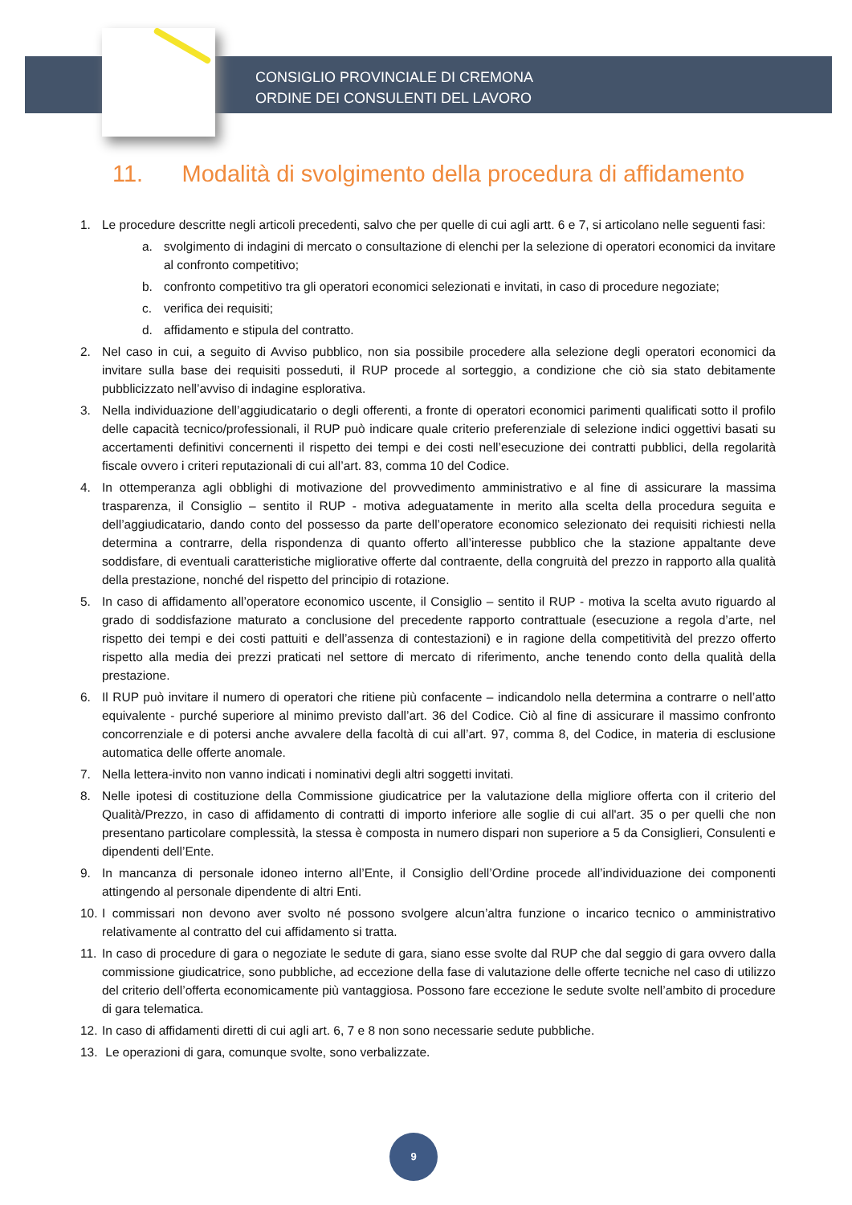CONSIGLIO PROVINCIALE DI CREMONA
ORDINE DEI CONSULENTI DEL LAVORO
11. Modalità di svolgimento della procedura di affidamento
1. Le procedure descritte negli articoli precedenti, salvo che per quelle di cui agli artt. 6 e 7, si articolano nelle seguenti fasi:
a. svolgimento di indagini di mercato o consultazione di elenchi per la selezione di operatori economici da invitare al confronto competitivo;
b. confronto competitivo tra gli operatori economici selezionati e invitati, in caso di procedure negoziate;
c. verifica dei requisiti;
d. affidamento e stipula del contratto.
2. Nel caso in cui, a seguito di Avviso pubblico, non sia possibile procedere alla selezione degli operatori economici da invitare sulla base dei requisiti posseduti, il RUP procede al sorteggio, a condizione che ciò sia stato debitamente pubblicizzato nell’avviso di indagine esplorativa.
3. Nella individuazione dell’aggiudicatario o degli offerenti, a fronte di operatori economici parimenti qualificati sotto il profilo delle capacità tecnico/professionali, il RUP può indicare quale criterio preferenziale di selezione indici oggettivi basati su accertamenti definitivi concernenti il rispetto dei tempi e dei costi nell’esecuzione dei contratti pubblici, della regolarità fiscale ovvero i criteri reputazionali di cui all’art. 83, comma 10 del Codice.
4. In ottemperanza agli obblighi di motivazione del provvedimento amministrativo e al fine di assicurare la massima trasparenza, il Consiglio – sentito il RUP - motiva adeguatamente in merito alla scelta della procedura seguita e dell’aggiudicatario, dando conto del possesso da parte dell’operatore economico selezionato dei requisiti richiesti nella determina a contrarre, della rispondenza di quanto offerto all’interesse pubblico che la stazione appaltante deve soddisfare, di eventuali caratteristiche migliorative offerte dal contraente, della congruità del prezzo in rapporto alla qualità della prestazione, nonché del rispetto del principio di rotazione.
5. In caso di affidamento all’operatore economico uscente, il Consiglio – sentito il RUP - motiva la scelta avuto riguardo al grado di soddisfazione maturato a conclusione del precedente rapporto contrattuale (esecuzione a regola d’arte, nel rispetto dei tempi e dei costi pattuiti e dell’assenza di contestazioni) e in ragione della competitività del prezzo offerto rispetto alla media dei prezzi praticati nel settore di mercato di riferimento, anche tenendo conto della qualità della prestazione.
6. Il RUP può invitare il numero di operatori che ritiene più confacente – indicandolo nella determina a contrarre o nell’atto equivalente - purché superiore al minimo previsto dall’art. 36 del Codice. Ciò al fine di assicurare il massimo confronto concorrenziale e di potersi anche avvalere della facoltà di cui all’art. 97, comma 8, del Codice, in materia di esclusione automatica delle offerte anomale.
7. Nella lettera-invito non vanno indicati i nominativi degli altri soggetti invitati.
8. Nelle ipotesi di costituzione della Commissione giudicatrice per la valutazione della migliore offerta con il criterio del Qualità/Prezzo, in caso di affidamento di contratti di importo inferiore alle soglie di cui all'art. 35 o per quelli che non presentano particolare complessità, la stessa è composta in numero dispari non superiore a 5 da Consiglieri, Consulenti e dipendenti dell’Ente.
9. In mancanza di personale idoneo interno all’Ente, il Consiglio dell’Ordine procede all’individuazione dei componenti attingendo al personale dipendente di altri Enti.
10. I commissari non devono aver svolto né possono svolgere alcun’altra funzione o incarico tecnico o amministrativo relativamente al contratto del cui affidamento si tratta.
11. In caso di procedure di gara o negoziate le sedute di gara, siano esse svolte dal RUP che dal seggio di gara ovvero dalla commissione giudicatrice, sono pubbliche, ad eccezione della fase di valutazione delle offerte tecniche nel caso di utilizzo del criterio dell’offerta economicamente più vantaggiosa. Possono fare eccezione le sedute svolte nell’ambito di procedure di gara telematica.
12. In caso di affidamenti diretti di cui agli art. 6, 7 e 8 non sono necessarie sedute pubbliche.
13. Le operazioni di gara, comunque svolte, sono verbalizzate.
9